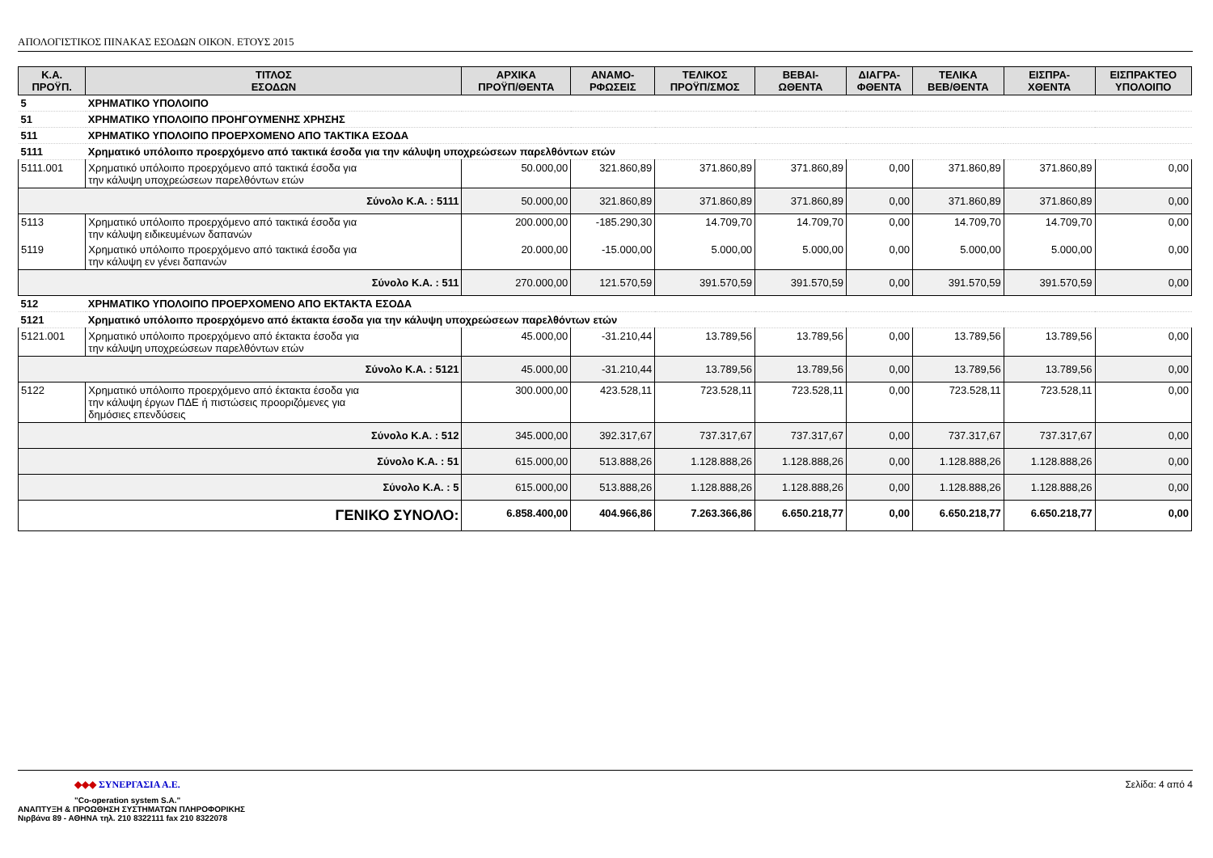ΑΠΟΛΟΓΙΣΤΙΚΟΣ ΠΙΝΑΚΑΣ ΕΣΟΔΩΝ ΟΙΚΟΝ. ΕΤΟΥΣ 2015
| Κ.Α. ΠΡΟΫΠ. | ΤΙΤΛΟΣ ΕΣΟΔΩΝ | ΑΡΧΙΚΑ ΠΡΟΫΠ/ΘΕΝΤΑ | ΑΝΑΜΟ- ΡΦΩΣΕΙΣ | ΤΕΛΙΚΟΣ ΠΡΟΫΠ/ΣΜΟΣ | ΒΕΒΑΙ- ΩΘΕΝΤΑ | ΔΙΑΓΡΑ- ΦΘΕΝΤΑ | ΤΕΛΙΚΑ ΒΕΒ/ΘΕΝΤΑ | ΕΙΣΠΡΑ- ΧΘΕΝΤΑ | ΕΙΣΠΡΑΚΤΕΟ ΥΠΟΛΟΙΠΟ |
| --- | --- | --- | --- | --- | --- | --- | --- | --- | --- |
| 5 | ΧΡΗΜΑΤΙΚΟ ΥΠΟΛΟΙΠΟ | | | | | | | | |
| 51 | ΧΡΗΜΑΤΙΚΟ ΥΠΟΛΟΙΠΟ ΠΡΟΗΓΟΥΜΕΝΗΣ ΧΡΗΣΗΣ | | | | | | | | |
| 511 | ΧΡΗΜΑΤΙΚΟ ΥΠΟΛΟΙΠΟ ΠΡΟΕΡΧΟΜΕΝΟ ΑΠΟ ΤΑΚΤΙΚΑ ΕΣΟΔΑ | | | | | | | | |
| 5111 | Χρηματικό υπόλοιπο προερχόμενο από τακτικά έσοδα για την κάλυψη υποχρεώσεων παρελθόντων ετών | | | | | | | | |
| 5111.001 | Χρηματικό υπόλοιπο προερχόμενο από τακτικά έσοδα για την κάλυψη υποχρεώσεων παρελθόντων ετών | 50.000,00 | 321.860,89 | 371.860,89 | 371.860,89 | 0,00 | 371.860,89 | 371.860,89 | 0,00 |
| Σύνολο Κ.Α. : 5111 | | 50.000,00 | 321.860,89 | 371.860,89 | 371.860,89 | 0,00 | 371.860,89 | 371.860,89 | 0,00 |
| 5113 | Χρηματικό υπόλοιπο προερχόμενο από τακτικά έσοδα για την κάλυψη ειδικευμένων δαπανών | 200.000,00 | -185.290,30 | 14.709,70 | 14.709,70 | 0,00 | 14.709,70 | 14.709,70 | 0,00 |
| 5119 | Χρηματικό υπόλοιπο προερχόμενο από τακτικά έσοδα για την κάλυψη εν γένει δαπανών | 20.000,00 | -15.000,00 | 5.000,00 | 5.000,00 | 0,00 | 5.000,00 | 5.000,00 | 0,00 |
| Σύνολο Κ.Α. : 511 | | 270.000,00 | 121.570,59 | 391.570,59 | 391.570,59 | 0,00 | 391.570,59 | 391.570,59 | 0,00 |
| 512 | ΧΡΗΜΑΤΙΚΟ ΥΠΟΛΟΙΠΟ ΠΡΟΕΡΧΟΜΕΝΟ ΑΠΟ ΕΚΤΑΚΤΑ ΕΣΟΔΑ | | | | | | | | |
| 5121 | Χρηματικό υπόλοιπο προερχόμενο από έκτακτα έσοδα για την κάλυψη υποχρεώσεων παρελθόντων ετών | | | | | | | | |
| 5121.001 | Χρηματικό υπόλοιπο προερχόμενο από έκτακτα έσοδα για την κάλυψη υποχρεώσεων παρελθόντων ετών | 45.000,00 | -31.210,44 | 13.789,56 | 13.789,56 | 0,00 | 13.789,56 | 13.789,56 | 0,00 |
| Σύνολο Κ.Α. : 5121 | | 45.000,00 | -31.210,44 | 13.789,56 | 13.789,56 | 0,00 | 13.789,56 | 13.789,56 | 0,00 |
| 5122 | Χρηματικό υπόλοιπο προερχόμενο από έκτακτα έσοδα για την κάλυψη έργων ΠΔΕ ή πιστώσεις προοριζόμενες για δημόσιες επενδύσεις | 300.000,00 | 423.528,11 | 723.528,11 | 723.528,11 | 0,00 | 723.528,11 | 723.528,11 | 0,00 |
| Σύνολο Κ.Α. : 512 | | 345.000,00 | 392.317,67 | 737.317,67 | 737.317,67 | 0,00 | 737.317,67 | 737.317,67 | 0,00 |
| Σύνολο Κ.Α. : 51 | | 615.000,00 | 513.888,26 | 1.128.888,26 | 1.128.888,26 | 0,00 | 1.128.888,26 | 1.128.888,26 | 0,00 |
| Σύνολο Κ.Α. : 5 | | 615.000,00 | 513.888,26 | 1.128.888,26 | 1.128.888,26 | 0,00 | 1.128.888,26 | 1.128.888,26 | 0,00 |
| ΓΕΝΙΚΟ ΣΥΝΟΛΟ: | | 6.858.400,00 | 404.966,86 | 7.263.366,86 | 6.650.218,77 | 0,00 | 6.650.218,77 | 6.650.218,77 | 0,00 |
Σελίδα: 4 από 4
◆◆◆ ΣΥΝΕΡΓΑΣΙΑ Α.Ε.
"Co-operation system S.A."
ΑΝΑΠΤΥΞΗ & ΠΡΟΩΘΗΣΗ ΣΥΣΤΗΜΑΤΩΝ ΠΛΗΡΟΦΟΡΙΚΗΣ
Νιρβάνα 89 - ΑΘΗΝΑ τηλ. 210 8322111 fax 210 8322078